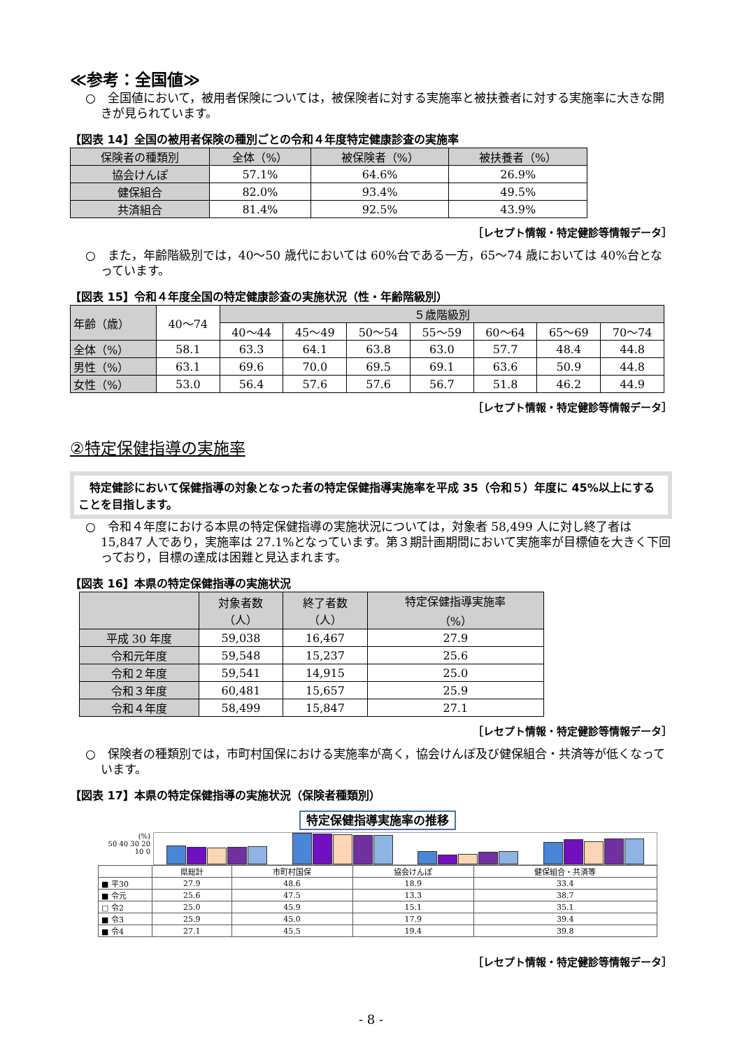≪参考：全国値≫
○　全国値において，被用者保険については，被保険者に対する実施率と被扶養者に対する実施率に大きな開きが見られています。
【図表 14】全国の被用者保険の種別ごとの令和４年度特定健康診査の実施率
| 保険者の種類別 | 全体（%） | 被保険者（%） | 被扶養者（%） |
| --- | --- | --- | --- |
| 協会けんぽ | 57.1% | 64.6% | 26.9% |
| 健保組合 | 82.0% | 93.4% | 49.5% |
| 共済組合 | 81.4% | 92.5% | 43.9% |
［レセプト情報・特定健診等情報データ］
○　また，年齢階級別では，40～50 歳代においては 60%台である一方，65～74 歳においては 40%台となっています。
【図表 15】令和４年度全国の特定健康診査の実施状況（性・年齢階級別）
| 年齢（歳） | 40～74 | ５歳階級別 | | | | | | |
| --- | --- | --- | --- | --- | --- | --- | --- | --- |
| | | 40～44 | 45～49 | 50～54 | 55～59 | 60～64 | 65～69 | 70～74 |
| 全体（%） | 58.1 | 63.3 | 64.1 | 63.8 | 63.0 | 57.7 | 48.4 | 44.8 |
| 男性（%） | 63.1 | 69.6 | 70.0 | 69.5 | 69.1 | 63.6 | 50.9 | 44.8 |
| 女性（%） | 53.0 | 56.4 | 57.6 | 57.6 | 56.7 | 51.8 | 46.2 | 44.9 |
［レセプト情報・特定健診等情報データ］
②特定保健指導の実施率
　特定健診において保健指導の対象となった者の特定保健指導実施率を平成 35（令和５）年度に 45%以上にすることを目指します。
○　令和４年度における本県の特定保健指導の実施状況については，対象者 58,499 人に対し終了者は 15,847 人であり，実施率は 27.1%となっています。第３期計画期間において実施率が目標値を大きく下回っており，目標の達成は困難と見込まれます。
【図表 16】本県の特定保健指導の実施状況
| | 対象者数 （人） | 終了者数 （人） | 特定保健指導実施率 （%） |
| --- | --- | --- | --- |
| 平成 30 年度 | 59,038 | 16,467 | 27.9 |
| 令和元年度 | 59,548 | 15,237 | 25.6 |
| 令和２年度 | 59,541 | 14,915 | 25.0 |
| 令和３年度 | 60,481 | 15,657 | 25.9 |
| 令和４年度 | 58,499 | 15,847 | 27.1 |
［レセプト情報・特定健診等情報データ］
○　保険者の種類別では，市町村国保における実施率が高く，協会けんぽ及び健保組合・共済等が低くなっています。
【図表 17】本県の特定保健指導の実施状況（保険者種類別）
特定保健指導実施率の推移
(%)
50 40 30 20 10 0
| | 県総計 | 市町村国保 | 協会けんぽ | 健保組合・共済等 |
| ■ 平30 | 27.9 | 48.6 | 18.9 | 33.4 |
| ■ 令元 | 25.6 | 47.5 | 13.3 | 38.7 |
| □ 令2 | 25.0 | 45.9 | 15.1 | 35.1 |
| ■ 令3 | 25.9 | 45.0 | 17.9 | 39.4 |
| ■ 令4 | 27.1 | 45.5 | 19.4 | 39.8 |
［レセプト情報・特定健診等情報データ］
- 8 -